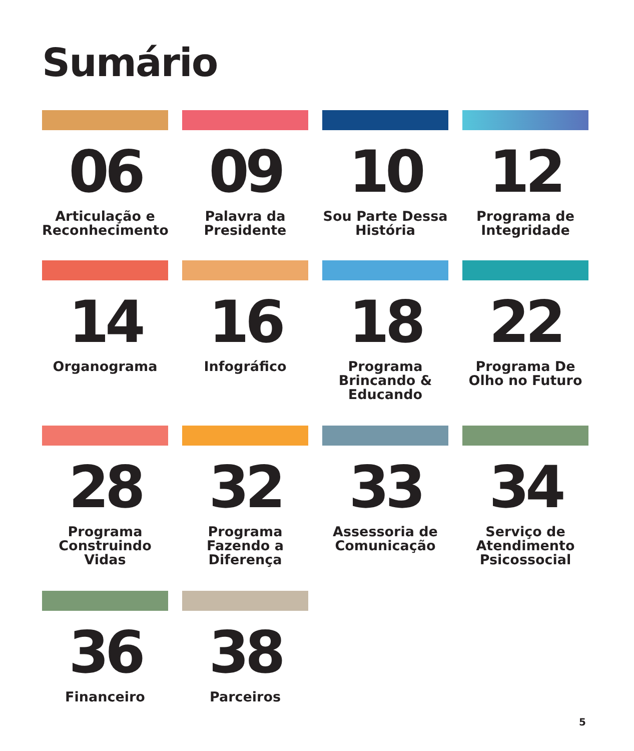Sumário
06
Articulação e Reconhecimento
09
Palavra da Presidente
10
Sou Parte Dessa História
12
Programa de Integridade
14
Organograma
16
Infográfico
18
Programa Brincando & Educando
22
Programa De Olho no Futuro
28
Programa Construindo Vidas
32
Programa Fazendo a Diferença
33
Assessoria de Comunicação
34
Serviço de Atendimento Psicossocial
36
Financeiro
38
Parceiros
5